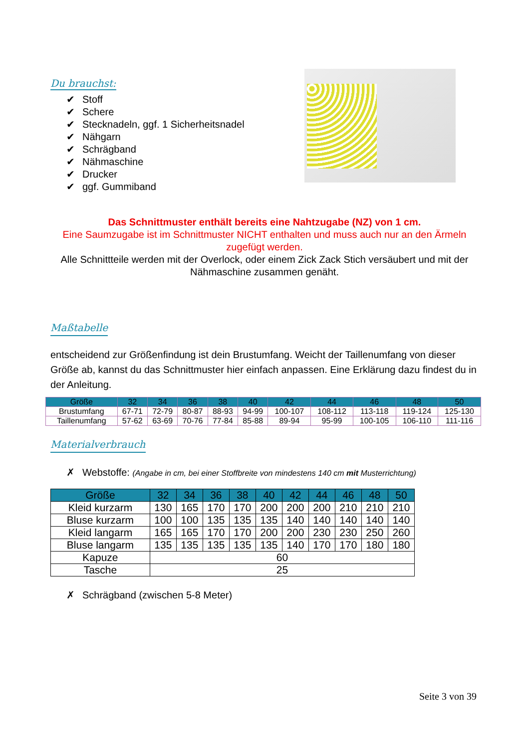Du brauchst:
✔ Stoff
✔ Schere
✔ Stecknadeln, ggf. 1 Sicherheitsnadel
✔ Nähgarn
✔ Schrägband
✔ Nähmaschine
✔ Drucker
✔ ggf. Gummiband
Das Schnittmuster enthält bereits eine Nahtzugabe (NZ) von 1 cm.
Eine Saumzugabe ist im Schnittmuster NICHT enthalten und muss auch nur an den Ärmeln zugefügt werden.
Alle Schnittteile werden mit der Overlock, oder einem Zick Zack Stich versäubert und mit der Nähmaschine zusammen genäht.
Maßtabelle
entscheidend zur Größenfindung ist dein Brustumfang. Weicht der Taillenumfang von dieser Größe ab, kannst du das Schnittmuster hier einfach anpassen. Eine Erklärung dazu findest du in der Anleitung.
| Größe | 32 | 34 | 36 | 38 | 40 | 42 | 44 | 46 | 48 | 50 |
| --- | --- | --- | --- | --- | --- | --- | --- | --- | --- | --- |
| Brustumfang | 67-71 | 72-79 | 80-87 | 88-93 | 94-99 | 100-107 | 108-112 | 113-118 | 119-124 | 125-130 |
| Taillenumfang | 57-62 | 63-69 | 70-76 | 77-84 | 85-88 | 89-94 | 95-99 | 100-105 | 106-110 | 111-116 |
Materialverbrauch
✗ Webstoffe: (Angabe in cm, bei einer Stoffbreite von mindestens 140 cm mit Musterrichtung)
| Größe | 32 | 34 | 36 | 38 | 40 | 42 | 44 | 46 | 48 | 50 |
| --- | --- | --- | --- | --- | --- | --- | --- | --- | --- | --- |
| Kleid kurzarm | 130 | 165 | 170 | 170 | 200 | 200 | 200 | 210 | 210 | 210 |
| Bluse kurzarm | 100 | 100 | 135 | 135 | 135 | 140 | 140 | 140 | 140 | 140 |
| Kleid langarm | 165 | 165 | 170 | 170 | 200 | 200 | 230 | 230 | 250 | 260 |
| Bluse langarm | 135 | 135 | 135 | 135 | 135 | 140 | 170 | 170 | 180 | 180 |
| Kapuze | 60 | | | | | | | | | |
| Tasche | 25 | | | | | | | | | |
✗ Schrägband (zwischen 5-8 Meter)
Seite 3 von 39